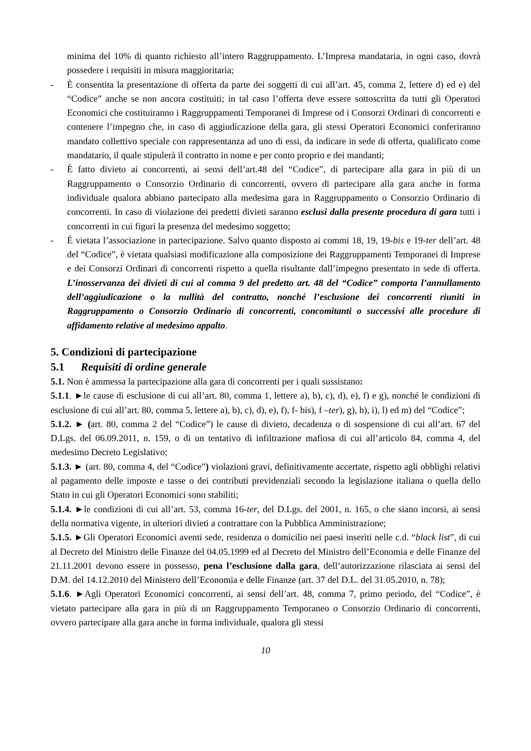minima del 10% di quanto richiesto all’intero Raggruppamento. L’Impresa mandataria, in ogni caso, dovrà possedere i requisiti in misura maggioritaria;
- È consentita la presentazione di offerta da parte dei soggetti di cui all’art. 45, comma 2, lettere d) ed e) del “Codice” anche se non ancora costituiti; in tal caso l’offerta deve essere sottoscritta da tutti gli Operatori Economici che costituiranno i Raggruppamenti Temporanei di Imprese od i Consorzi Ordinari di concorrenti e contenere l’impegno che, in caso di aggiudicazione della gara, gli stessi Operatori Economici conferiranno mandato collettivo speciale con rappresentanza ad uno di essi, da indicare in sede di offerta, qualificato come mandatario, il quale stipulerà il contratto in nome e per conto proprio e dei mandanti;
- È fatto divieto ai concorrenti, ai sensi dell’art.48 del “Codice”, di partecipare alla gara in più di un Raggruppamento o Consorzio Ordinario di concorrenti, ovvero di partecipare alla gara anche in forma individuale qualora abbiano partecipato alla medesima gara in Raggruppamento o Consorzio Ordinario di concorrenti. In caso di violazione dei predetti divieti saranno esclusi dalla presente procedura di gara tutti i concorrenti in cui figuri la presenza del medesimo soggetto;
- È vietata l’associazione in partecipazione. Salvo quanto disposto ai commi 18, 19, 19-bis e 19-ter dell’art. 48 del “Codice”, è vietata qualsiasi modificazione alla composizione dei Raggruppamenti Temporanei di Imprese e dei Consorzi Ordinari di concorrenti rispetto a quella risultante dall’impegno presentato in sede di offerta. L’inosservanza dei divieti di cui al comma 9 del predetto art. 48 del “Codice” comporta l’annullamento dell’aggiudicazione o la nullità del contratto, nonché l’esclusione dei concorrenti riuniti in Raggruppamento o Consorzio Ordinario di concorrenti, concomitanti o successivi alle procedure di affidamento relative al medesimo appalto.
5. Condizioni di partecipazione
5.1 Requisiti di ordine generale
5.1. Non è ammessa la partecipazione alla gara di concorrenti per i quali sussistano:
5.1.1. ►le cause di esclusione di cui all’art. 80, comma 1, lettere a), b), c), d), e), f) e g), nonché le condizioni di esclusione di cui all’art. 80, comma 5, lettere a), b), c), d), e), f), f- bis), f –ter), g), h), i), l) ed m) del “Codice”;
5.1.2. ► (art. 80, comma 2 del “Codice”) le cause di divieto, decadenza o di sospensione di cui all’art. 67 del D.Lgs. del 06.09.2011, n. 159, o di un tentativo di infiltrazione mafiosa di cui all’articolo 84, comma 4, del medesimo Decreto Legislativo;
5.1.3. ► (art. 80, comma 4, del “Codice”) violazioni gravi, definitivamente accertate, rispetto agli obblighi relativi al pagamento delle imposte e tasse o dei contributi previdenziali secondo la legislazione italiana o quella dello Stato in cui gli Operatori Economici sono stabiliti;
5.1.4. ►le condizioni di cui all’art. 53, comma 16-ter, del D.Lgs. del 2001, n. 165, o che siano incorsi, ai sensi della normativa vigente, in ulteriori divieti a contrattare con la Pubblica Amministrazione;
5.1.5. ►Gli Operatori Economici aventi sede, residenza o domicilio nei paesi inseriti nelle c.d. “black list”, di cui al Decreto del Ministro delle Finanze del 04.05.1999 ed al Decreto del Ministro dell’Economia e delle Finanze del 21.11.2001 devono essere in possesso, pena l’esclusione dalla gara, dell’autorizzazione rilasciata ai sensi del D.M. del 14.12.2010 del Ministero dell’Economia e delle Finanze (art. 37 del D.L. del 31.05.2010, n. 78);
5.1.6. ►Agli Operatori Economici concorrenti, ai sensi dell’art. 48, comma 7, primo periodo, del “Codice”, è vietato partecipare alla gara in più di un Raggruppamento Temporaneo o Consorzio Ordinario di concorrenti, ovvero partecipare alla gara anche in forma individuale, qualora gli stessi
10